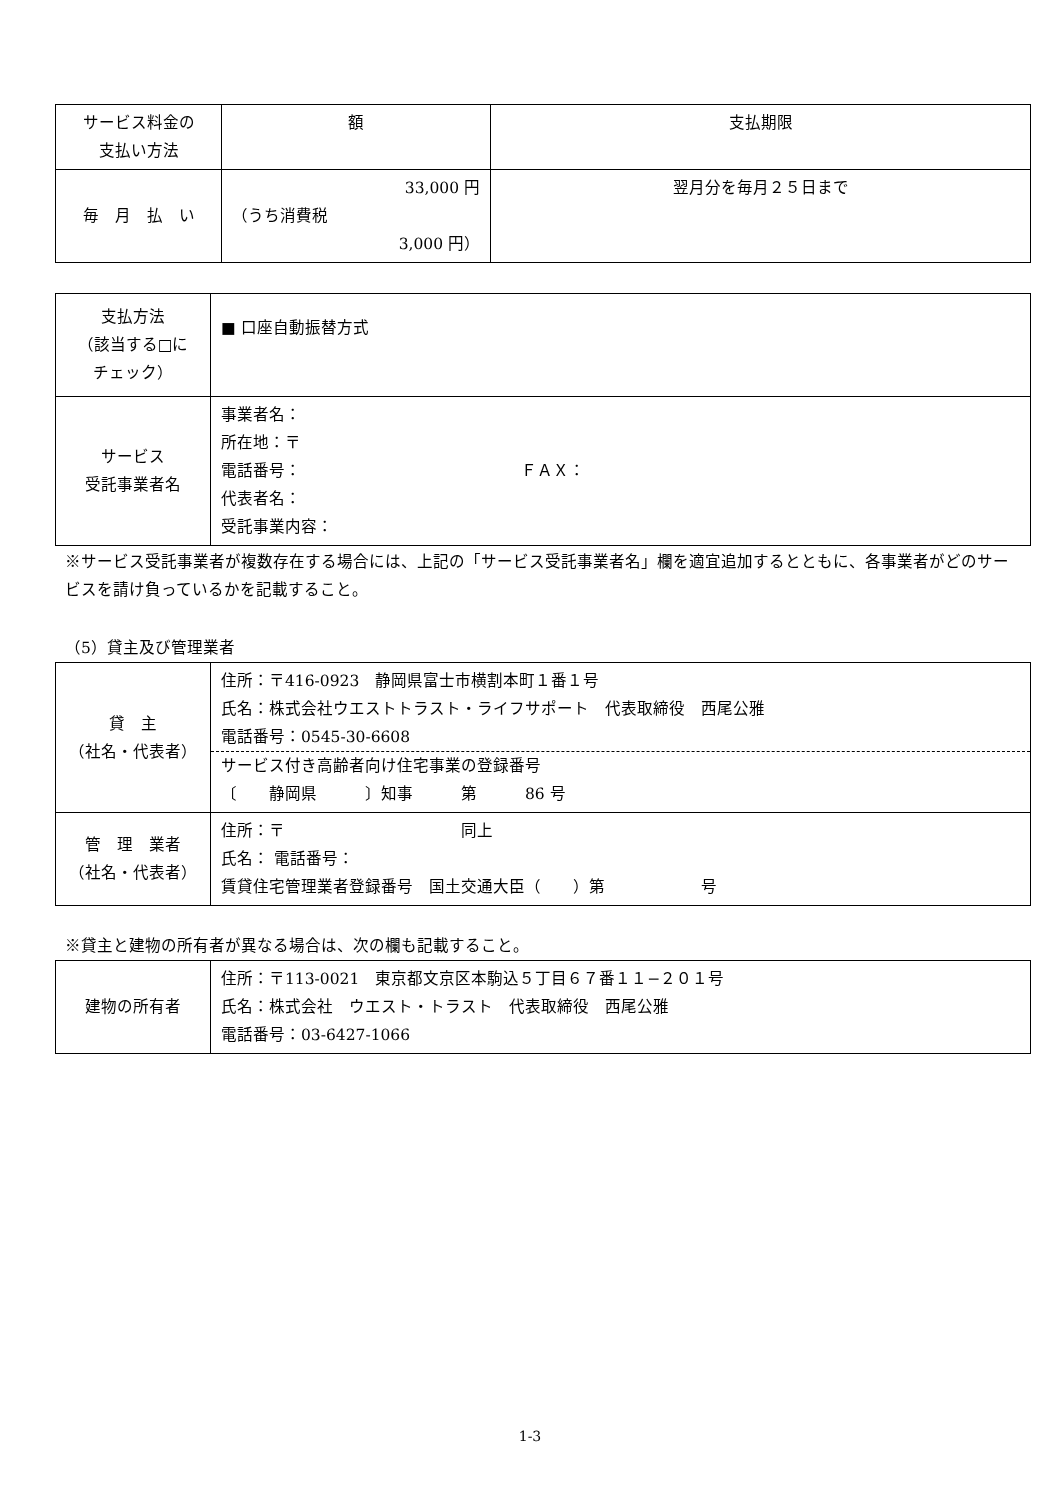| サービス料金の 支払い方法 | 額 | 支払期限 |
| 毎 月 払 い | 33,000 円 （うち消費税 3,000 円） | 翌月分を毎月２５日まで |
| 支払方法 （該当する□に チェック） | ■ 口座自動振替方式 |
| サービス 受託事業者名 | 事業者名： 所在地：〒 電話番号： ＦＡＸ： 代表者名： 受託事業内容： |
※サービス受託事業者が複数存在する場合には、上記の「サービス受託事業者名」欄を適宜追加するとともに、各事業者がどのサービスを請け負っているかを記載すること。
（5）貸主及び管理業者
| 貸 主 （社名・代表者） | 住所：〒416-0923 静岡県富士市横割本町１番１号 氏名：株式会社ウエストトラスト・ライフサポート 代表取締役 西尾公雅 電話番号：0545-30-6608 サービス付き高齢者向け住宅事業の登録番号 〔 静岡県 〕知事 第 86 号 |
| 管 理 業者 （社名・代表者） | 住所：〒 同上 氏名： 電話番号： 賃貸住宅管理業者登録番号 国土交通大臣（ ）第 号 |
※貸主と建物の所有者が異なる場合は、次の欄も記載すること。
| 建物の所有者 | 住所：〒113-0021 東京都文京区本駒込５丁目６７番１１−２０１号 氏名：株式会社 ウエスト・トラスト 代表取締役 西尾公雅 電話番号：03-6427-1066 |
1-3